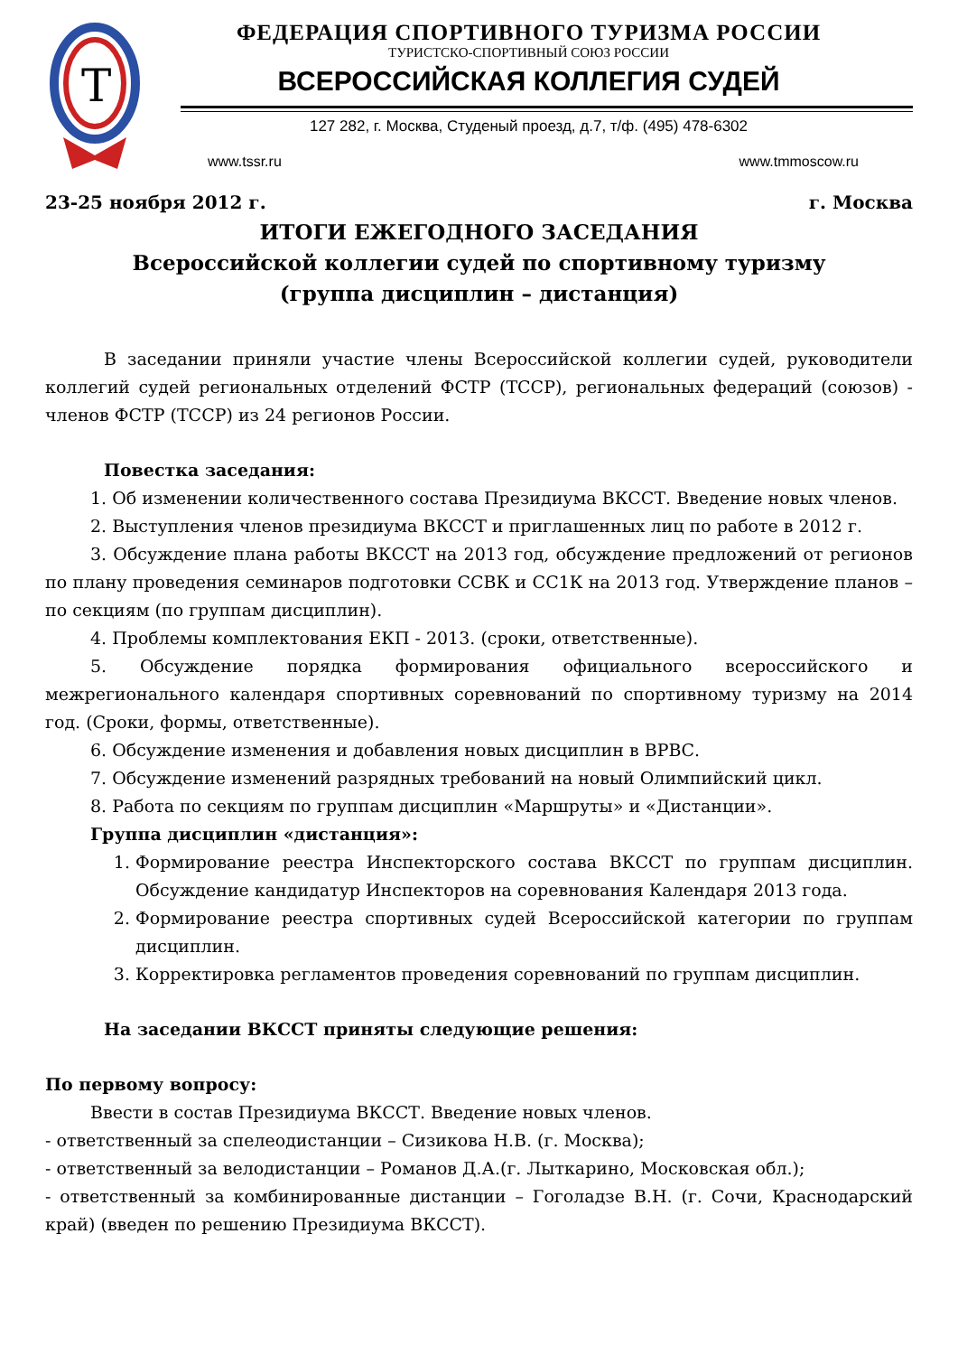Т
ФЕДЕРАЦИЯ СПОРТИВНОГО ТУРИЗМА РОССИИ
ТУРИСТСКО-СПОРТИВНЫЙ СОЮЗ РОССИИ
ВСЕРОССИЙСКАЯ КОЛЛЕГИЯ СУДЕЙ
127 282, г. Москва, Студеный проезд, д.7, т/ф. (495) 478-6302
www.tssr.ru www.tmmoscow.ru
23-25 ноября 2012 г. г. Москва
ИТОГИ ЕЖЕГОДНОГО ЗАСЕДАНИЯ
Всероссийской коллегии судей по спортивному туризму
(группа дисциплин – дистанция)
В заседании приняли участие члены Всероссийской коллегии судей, руководители коллегий судей региональных отделений ФСТР (ТССР), региональных федераций (союзов) - членов ФСТР (ТССР) из 24 регионов России.
Повестка заседания:
1. Об изменении количественного состава Президиума ВКССТ. Введение новых членов.
2. Выступления членов президиума ВКССТ и приглашенных лиц по работе в 2012 г.
3. Обсуждение плана работы ВКССТ на 2013 год, обсуждение предложений от регионов по плану проведения семинаров подготовки ССВК и СС1К на 2013 год. Утверждение планов – по секциям (по группам дисциплин).
4. Проблемы комплектования ЕКП - 2013. (сроки, ответственные).
5. Обсуждение порядка формирования официального всероссийского и межрегионального календаря спортивных соревнований по спортивному туризму на 2014 год. (Сроки, формы, ответственные).
6. Обсуждение изменения и добавления новых дисциплин в ВРВС.
7. Обсуждение изменений разрядных требований на новый Олимпийский цикл.
8. Работа по секциям по группам дисциплин «Маршруты» и «Дистанции».
Группа дисциплин «дистанция»:
1. Формирование реестра Инспекторского состава ВКССТ по группам дисциплин. Обсуждение кандидатур Инспекторов на соревнования Календаря 2013 года.
2. Формирование реестра спортивных судей Всероссийской категории по группам дисциплин.
3. Корректировка регламентов проведения соревнований по группам дисциплин.
На заседании ВКССТ приняты следующие решения:
По первому вопросу:
Ввести в состав Президиума ВКССТ. Введение новых членов.
- ответственный за спелеодистанции – Сизикова Н.В. (г. Москва);
- ответственный за велодистанции – Романов Д.А.(г. Лыткарино, Московская обл.);
- ответственный за комбинированные дистанции – Гоголадзе В.Н. (г. Сочи, Краснодарский край) (введен по решению Президиума ВКССТ).